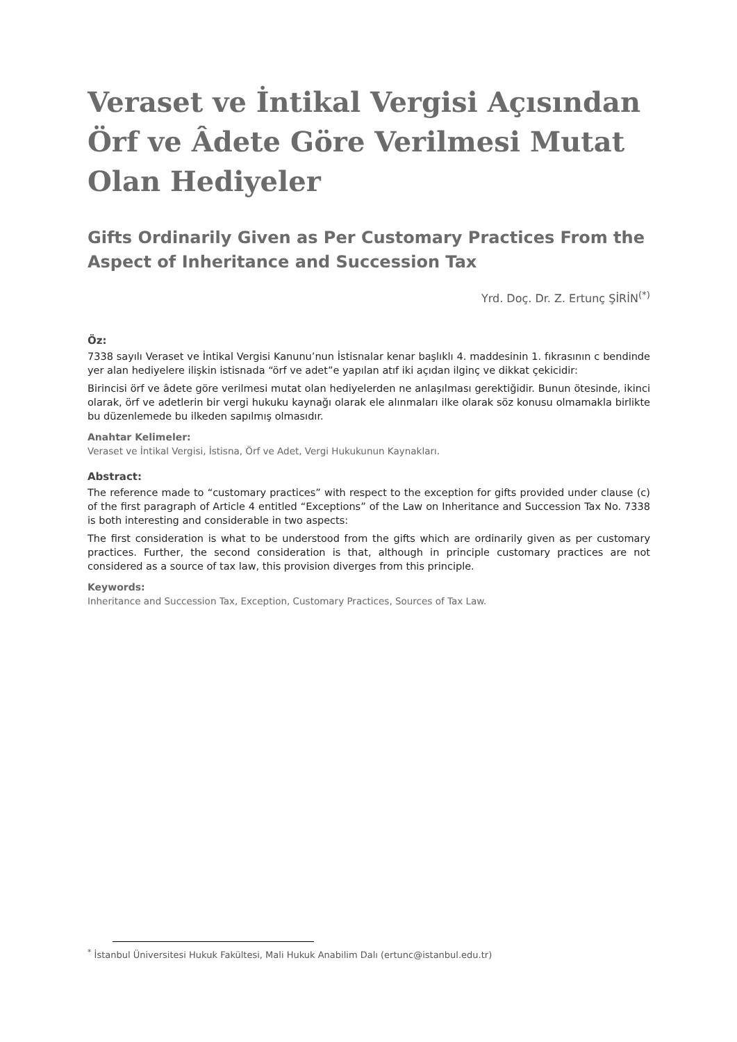Veraset ve İntikal Vergisi Açısından Örf ve Âdete Göre Verilmesi Mutat Olan Hediyeler
Gifts Ordinarily Given as Per Customary Practices From the Aspect of Inheritance and Succession Tax
Yrd. Doç. Dr. Z. Ertunç ŞİRİN<sup>(*)</sup>
Öz:
7338 sayılı Veraset ve İntikal Vergisi Kanunu’nun İstisnalar kenar başlıklı 4. maddesinin 1. fıkrasının c bendinde yer alan hediyelere ilişkin istisnada “örf ve adet”e yapılan atıf iki açıdan ilginç ve dikkat çekicidir:
Birincisi örf ve âdete göre verilmesi mutat olan hediyelerden ne anlaşılması gerektiğidir. Bunun ötesinde, ikinci olarak, örf ve adetlerin bir vergi hukuku kaynağı olarak ele alınmaları ilke olarak söz konusu olmamakla birlikte bu düzenlemede bu ilkeden sapılmış olmasıdır.
Anahtar Kelimeler:
Veraset ve İntikal Vergisi, İstisna, Örf ve Adet, Vergi Hukukunun Kaynakları.
Abstract:
The reference made to “customary practices” with respect to the exception for gifts provided under clause (c) of the first paragraph of Article 4 entitled “Exceptions” of the Law on Inheritance and Succession Tax No. 7338 is both interesting and considerable in two aspects:
The first consideration is what to be understood from the gifts which are ordinarily given as per customary practices. Further, the second consideration is that, although in principle customary practices are not considered as a source of tax law, this provision diverges from this principle.
Keywords:
Inheritance and Succession Tax, Exception, Customary Practices, Sources of Tax Law.
<sup>*</sup> İstanbul Üniversitesi Hukuk Fakültesi, Mali Hukuk Anabilim Dalı (ertunc@istanbul.edu.tr)